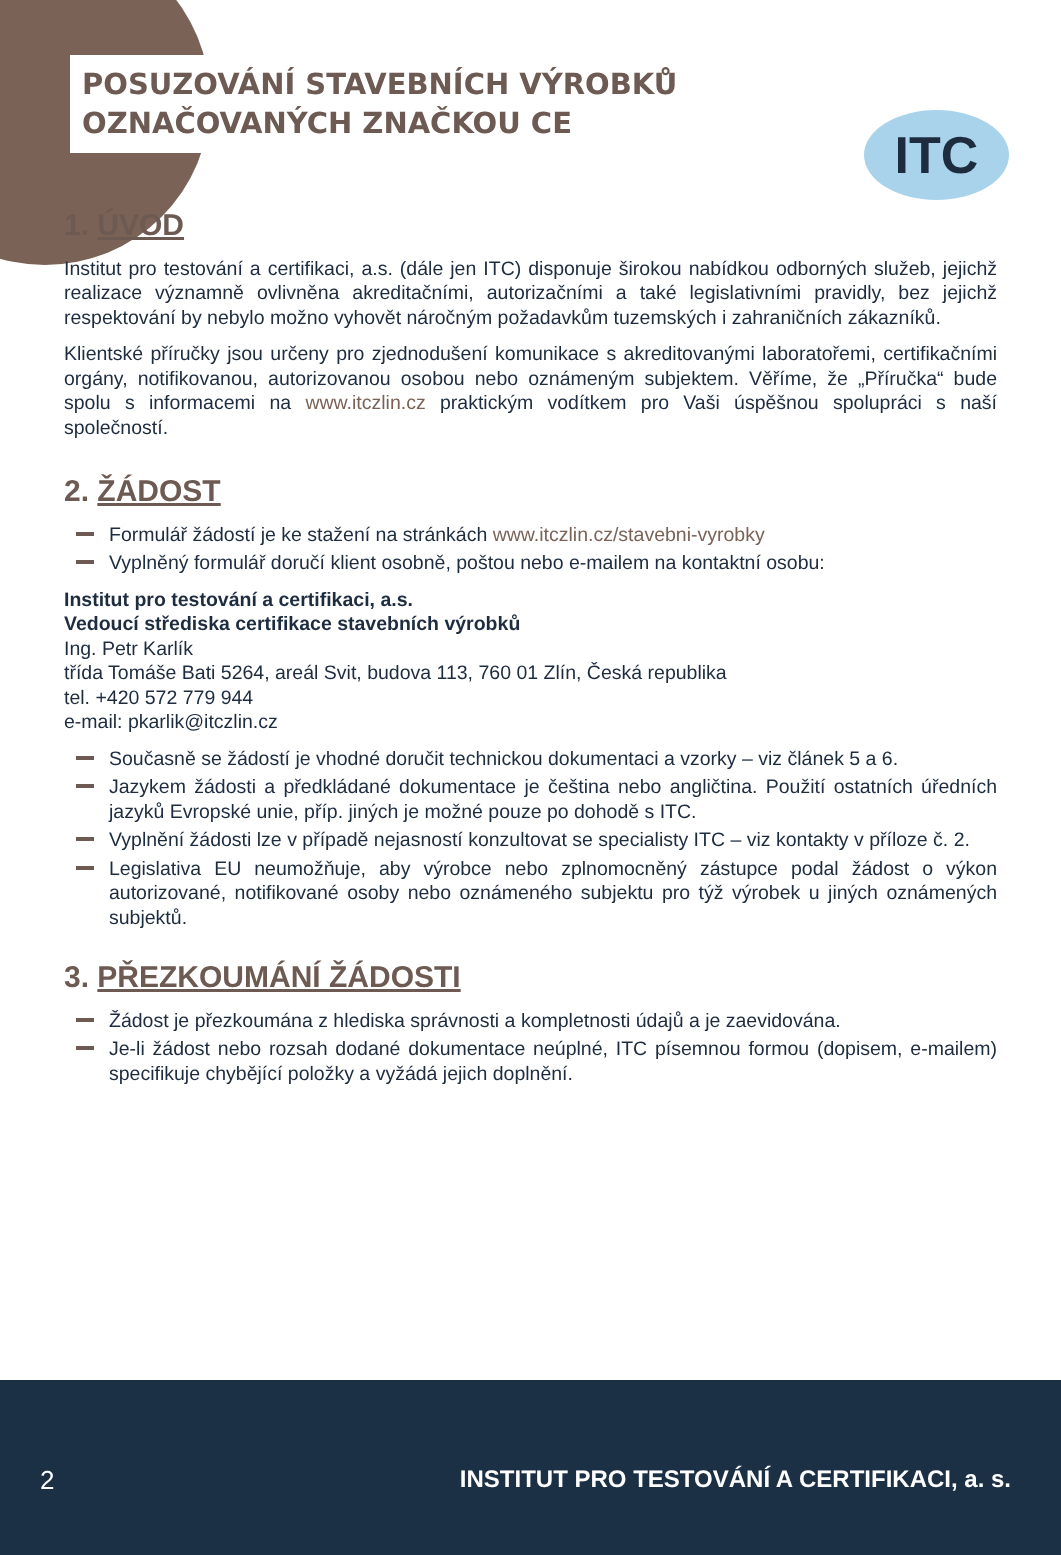POSUZOVÁNÍ STAVEBNÍCH VÝROBKŮ
OZNAČOVANÝCH ZNAČKOU CE
ITC
1. ÚVOD
Institut pro testování a certifikaci, a.s. (dále jen ITC) disponuje širokou nabídkou odborných služeb, jejichž realizace významně ovlivněna akreditačními, autorizačními a také legislativními pravidly, bez jejichž respektování by nebylo možno vyhovět náročným požadavkům tuzemských i zahraničních zákazníků.
Klientské příručky jsou určeny pro zjednodušení komunikace s akreditovanými laboratořemi, certifikačními orgány, notifikovanou, autorizovanou osobou nebo oznámeným subjektem. Věříme, že „Příručka“ bude spolu s informacemi na www.itczlin.cz praktickým vodítkem pro Vaši úspěšnou spolupráci s naší společností.
2. ŽÁDOST
Formulář žádostí je ke stažení na stránkách www.itczlin.cz/stavebni-vyrobky
Vyplněný formulář doručí klient osobně, poštou nebo e-mailem na kontaktní osobu:
Institut pro testování a certifikaci, a.s.
Vedoucí střediska certifikace stavebních výrobků
Ing. Petr Karlík
třída Tomáše Bati 5264, areál Svit, budova 113, 760 01 Zlín, Česká republika
tel. +420 572 779 944
e-mail: pkarlik@itczlin.cz
Současně se žádostí je vhodné doručit technickou dokumentaci a vzorky – viz článek 5 a 6.
Jazykem žádosti a předkládané dokumentace je čeština nebo angličtina. Použití ostatních úředních jazyků Evropské unie, příp. jiných je možné pouze po dohodě s ITC.
Vyplnění žádosti lze v případě nejasností konzultovat se specialisty ITC – viz kontakty v příloze č. 2.
Legislativa EU neumožňuje, aby výrobce nebo zplnomocněný zástupce podal žádost o výkon autorizované, notifikované osoby nebo oznámeného subjektu pro týž výrobek u jiných oznámených subjektů.
3. PŘEZKOUMÁNÍ ŽÁDOSTI
Žádost je přezkoumána z hlediska správnosti a kompletnosti údajů a je zaevidována.
Je-li žádost nebo rozsah dodané dokumentace neúplné, ITC písemnou formou (dopisem, e-mailem) specifikuje chybějící položky a vyžádá jejich doplnění.
2 INSTITUT PRO TESTOVÁNÍ A CERTIFIKACI, a. s.